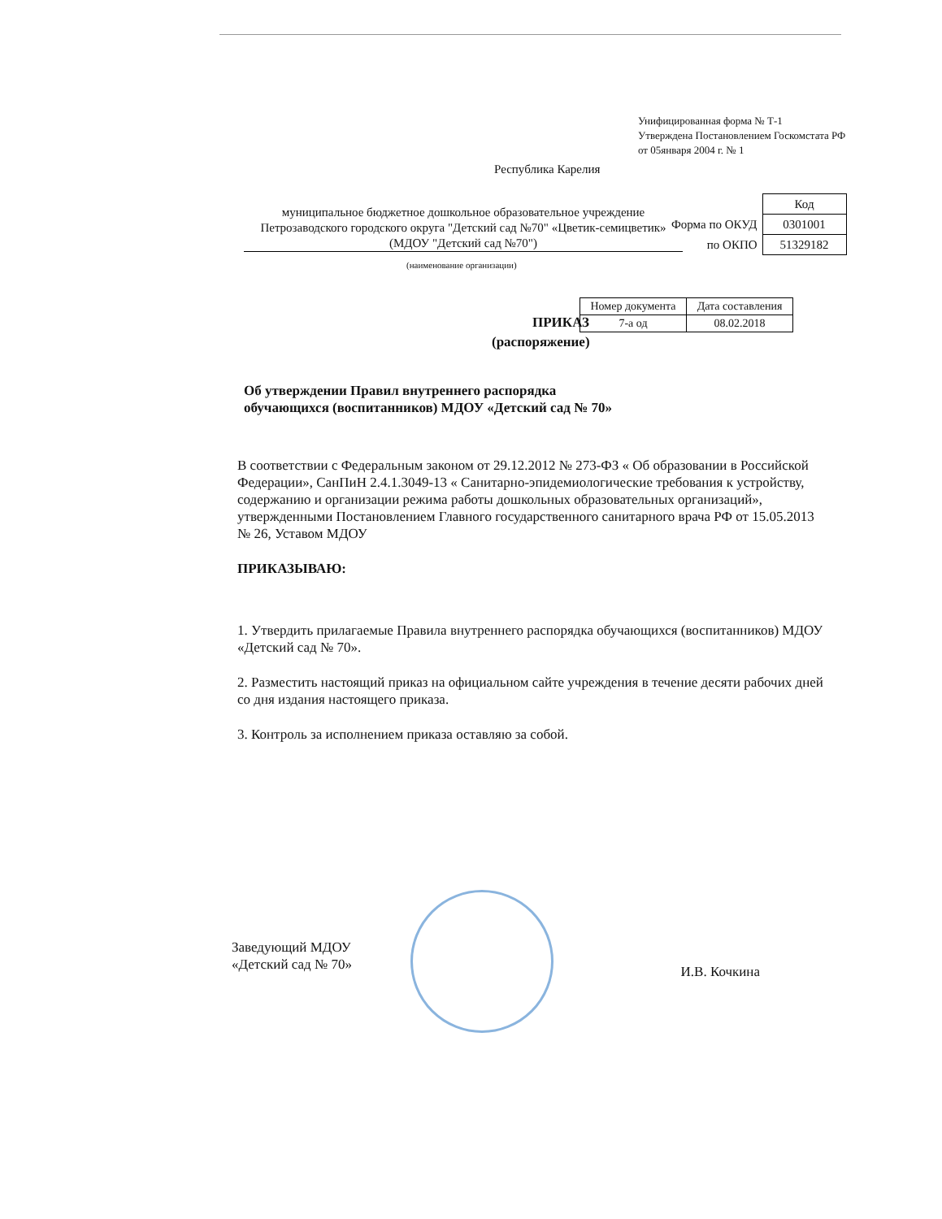Унифицированная форма № Т-1
Утверждена Постановлением Госкомстата РФ
от 05января 2004 г. № 1
Республика Карелия
муниципальное бюджетное дошкольное образовательное учреждение
Петрозаводского городского округа "Детский сад №70" «Цветик-семицветик»
(МДОУ "Детский сад №70")
(наименование организации)
| | Код |
| Форма по ОКУД | 0301001 |
| по ОКПО | 51329182 |
ПРИКАЗ
(распоряжение)
| Номер документа | Дата составления |
| --- | --- |
| 7-а од | 08.02.2018 |
Об утверждении Правил внутреннего распорядка
обучающихся (воспитанников) МДОУ «Детский сад № 70»
В соответствии с Федеральным законом от 29.12.2012 № 273-ФЗ « Об образовании в Российской Федерации», СанПиН 2.4.1.3049-13 « Санитарно-эпидемиологические требования к устройству, содержанию и организации режима работы дошкольных образовательных организаций», утвержденными Постановлением Главного государственного санитарного врача РФ от 15.05.2013 № 26, Уставом МДОУ
ПРИКАЗЫВАЮ:
1. Утвердить прилагаемые Правила внутреннего распорядка обучающихся (воспитанников) МДОУ «Детский сад № 70».
2. Разместить настоящий приказ на официальном сайте учреждения в течение десяти рабочих дней со дня издания настоящего приказа.
3. Контроль за исполнением приказа оставляю за собой.
Заведующий МДОУ
«Детский сад № 70»
И.В. Кочкина